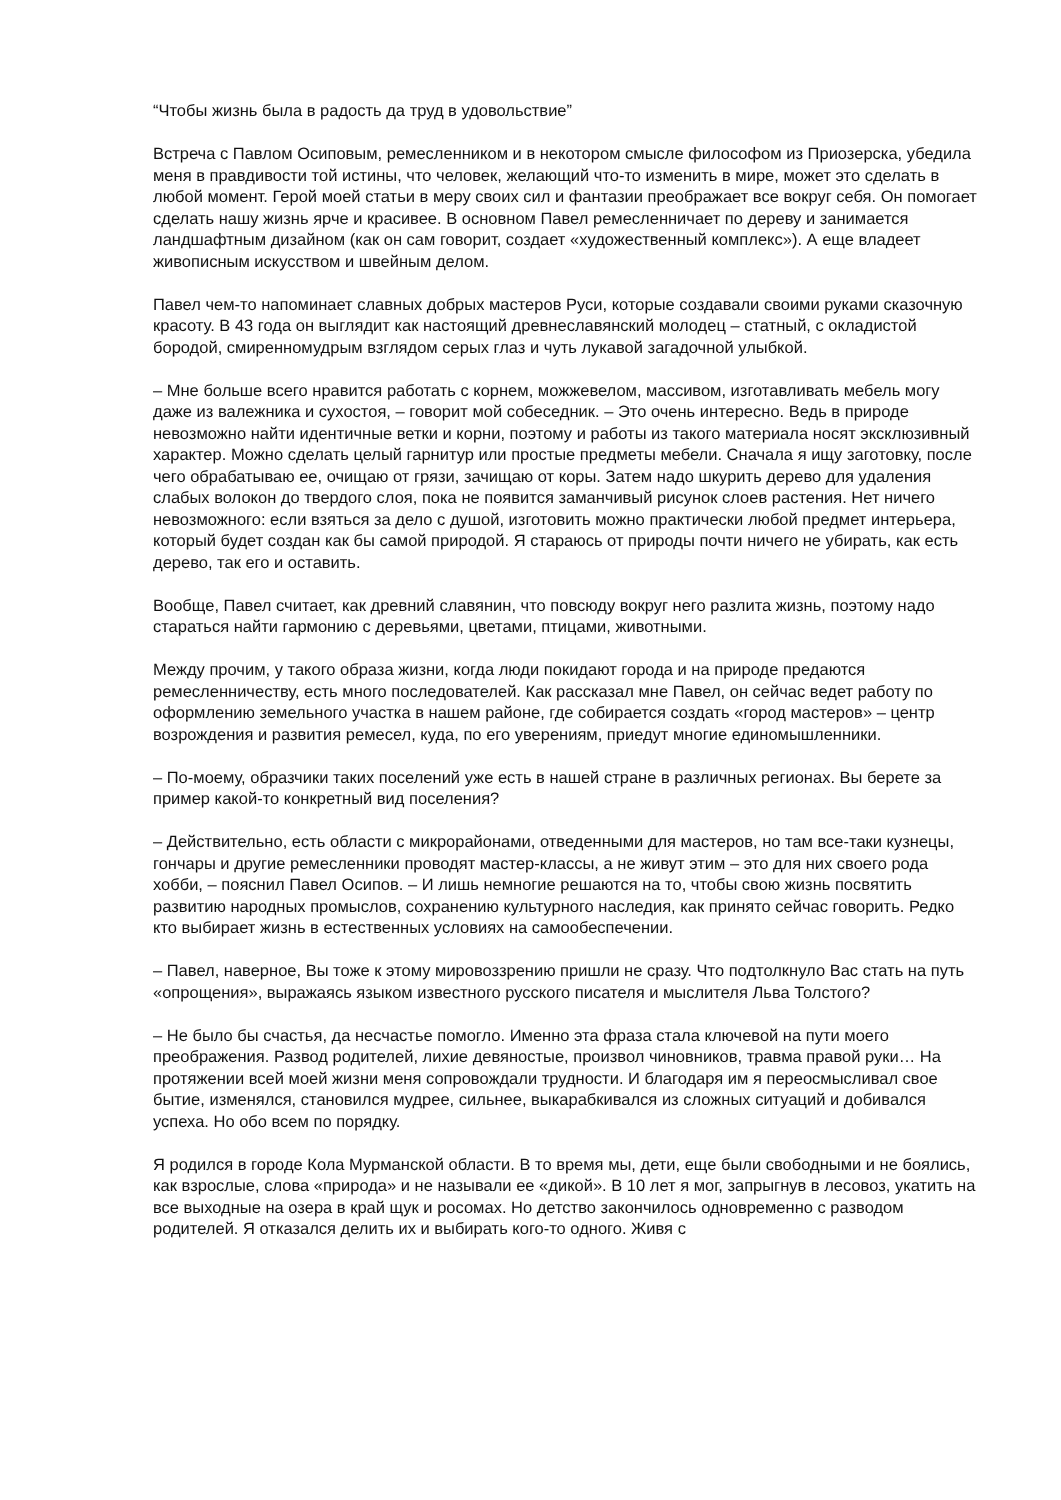“Чтобы жизнь была в радость да труд в удовольствие”
Встреча с Павлом Осиповым, ремесленником и в некотором смысле философом из Приозерска, убедила меня в правдивости той истины, что человек, желающий что-то изменить в мире, может это сделать в любой момент. Герой моей статьи в меру своих сил и фантазии преображает все вокруг себя. Он помогает сделать нашу жизнь ярче и красивее. В основном Павел ремесленничает по дереву и занимается ландшафтным дизайном (как он сам говорит, создает «художественный комплекс»). А еще владеет живописным искусством и швейным делом.
Павел чем-то напоминает славных добрых мастеров Руси, которые создавали своими руками сказочную красоту. В 43 года он выглядит как настоящий древнеславянский молодец – статный, с окладистой бородой, смиренномудрым взглядом серых глаз и чуть лукавой загадочной улыбкой.
– Мне больше всего нравится работать с корнем, можжевелом, массивом, изготавливать мебель могу даже из валежника и сухостоя, – говорит мой собеседник. – Это очень интересно. Ведь в природе невозможно найти идентичные ветки и корни, поэтому и работы из такого материала носят эксклюзивный характер. Можно сделать целый гарнитур или простые предметы мебели. Сначала я ищу заготовку, после чего обрабатываю ее, очищаю от грязи, зачищаю от коры. Затем надо шкурить дерево для удаления слабых волокон до твердого слоя, пока не появится заманчивый рисунок слоев растения. Нет ничего невозможного: если взяться за дело с душой, изготовить можно практически любой предмет интерьера, который будет создан как бы самой природой. Я стараюсь от природы почти ничего не убирать, как есть дерево, так его и оставить.
Вообще, Павел считает, как древний славянин, что повсюду вокруг него разлита жизнь, поэтому надо стараться найти гармонию с деревьями, цветами, птицами, животными.
Между прочим, у такого образа жизни, когда люди покидают города и на природе предаются ремесленничеству, есть много последователей. Как рассказал мне Павел, он сейчас ведет работу по оформлению земельного участка в нашем районе, где собирается создать «город мастеров» – центр возрождения и развития ремесел, куда, по его уверениям, приедут многие единомышленники.
– По-моему, образчики таких поселений уже есть в нашей стране в различных регионах. Вы берете за пример какой-то конкретный вид поселения?
– Действительно, есть области с микрорайонами, отведенными для мастеров, но там все-таки кузнецы, гончары и другие ремесленники проводят мастер-классы, а не живут этим – это для них своего рода хобби, – пояснил Павел Осипов. – И лишь немногие решаются на то, чтобы свою жизнь посвятить развитию народных промыслов, сохранению культурного наследия, как принято сейчас говорить. Редко кто выбирает жизнь в естественных условиях на самообеспечении.
– Павел, наверное, Вы тоже к этому мировоззрению пришли не сразу. Что подтолкнуло Вас стать на путь «опрощения», выражаясь языком известного русского писателя и мыслителя Льва Толстого?
– Не было бы счастья, да несчастье помогло. Именно эта фраза стала ключевой на пути моего преображения. Развод родителей, лихие девяностые, произвол чиновников, травма правой руки… На протяжении всей моей жизни меня сопровождали трудности. И благодаря им я переосмысливал свое бытие, изменялся, становился мудрее, сильнее, выкарабкивался из сложных ситуаций и добивался успеха. Но обо всем по порядку.
Я родился в городе Кола Мурманской области. В то время мы, дети, еще были свободными и не боялись, как взрослые, слова «природа» и не называли ее «дикой». В 10 лет я мог, запрыгнув в лесовоз, укатить на все выходные на озера в край щук и росомах. Но детство закончилось одновременно с разводом родителей. Я отказался делить их и выбирать кого-то одного. Живя с